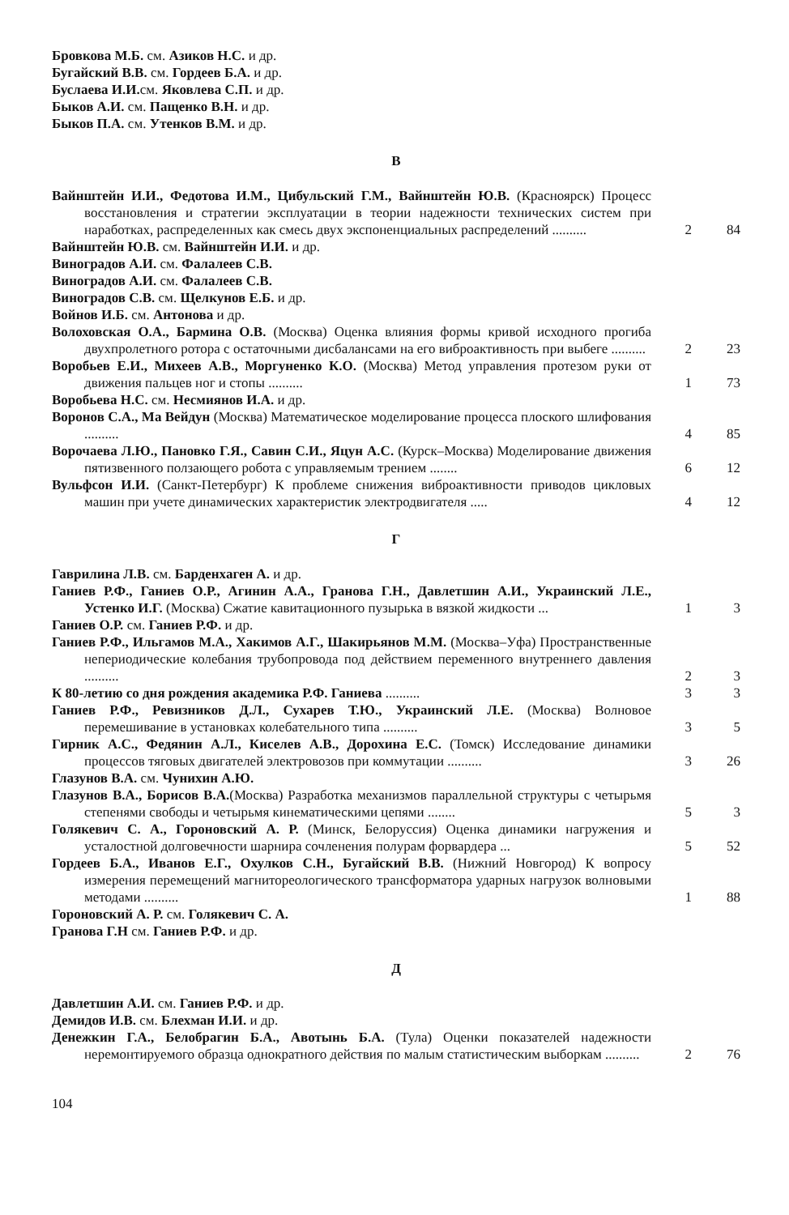Бровкова М.Б. см. Азиков Н.С. и др.
Бугайский В.В. см. Гордеев Б.А. и др.
Буслаева И.И. см. Яковлева С.П. и др.
Быков А.И. см. Пащенко В.Н. и др.
Быков П.А. см. Утенков В.М. и др.
В
Вайнштейн И.И., Федотова И.М., Цибульский Г.М., Вайнштейн Ю.В. (Красноярск) Процесс восстановления и стратегии эксплуатации в теории надежности технических систем при наработках, распределенных как смесь двух экспоненциальных распределений ..........
2 84
Вайнштейн Ю.В. см. Вайнштейн И.И. и др.
Виноградов А.И. см. Фалалеев С.В.
Виноградов А.И. см. Фалалеев С.В.
Виноградов С.В. см. Щелкунов Е.Б. и др.
Войнов И.Б. см. Антонова и др.
Волоховская О.А., Бармина О.В. (Москва) Оценка влияния формы кривой исходного прогиба двухпролетного ротора с остаточными дисбалансами на его виброактивность при выбеге ..........
2 23
Воробьев Е.И., Михеев А.В., Моргуненко К.О. (Москва) Метод управления протезом руки от движения пальцев ног и стопы ..........
1 73
Воробьева Н.С. см. Несмиянов И.А. и др.
Воронов С.А., Ма Вейдун (Москва) Математическое моделирование процесса плоского шлифования ..........
4 85
Ворочаева Л.Ю., Пановко Г.Я., Савин С.И., Яцун А.С. (Курск–Москва) Моделирование движения пятизвенного ползающего робота с управляемым трением ........
6 12
Вульфсон И.И. (Санкт-Петербург) К проблеме снижения виброактивности приводов цикловых машин при учете динамических характеристик электродвигателя .....
4 12
Г
Гаврилина Л.В. см. Барденхаген А. и др.
Ганиев Р.Ф., Ганиев О.Р., Агинин А.А., Гранова Г.Н., Давлетшин А.И., Украинский Л.Е., Устенко И.Г. (Москва) Сжатие кавитационного пузырька в вязкой жидкости ...
1 3
Ганиев О.Р. см. Ганиев Р.Ф. и др.
Ганиев Р.Ф., Ильгамов М.А., Хакимов А.Г., Шакирьянов М.М. (Москва–Уфа) Пространственные непериодические колебания трубопровода под действием переменного внутреннего давления ..........
2 3
К 80-летию со дня рождения академика Р.Ф. Ганиева ..........
3 3
Ганиев Р.Ф., Ревизников Д.Л., Сухарев Т.Ю., Украинский Л.Е. (Москва) Волновое перемешивание в установках колебательного типа ..........
3 5
Гирник А.С., Федянин А.Л., Киселев А.В., Дорохина Е.С. (Томск) Исследование динамики процессов тяговых двигателей электровозов при коммутации ..........
3 26
Глазунов В.А. см. Чунихин А.Ю.
Глазунов В.А., Борисов В.А.(Москва) Разработка механизмов параллельной структуры с четырьмя степенями свободы и четырьмя кинематическими цепями ........
5 3
Голякевич С. А., Гороновский А. Р. (Минск, Белоруссия) Оценка динамики нагружения и усталостной долговечности шарнира сочленения полурам форвардера ...
5 52
Гордеев Б.А., Иванов Е.Г., Охулков С.Н., Бугайский В.В. (Нижний Новгород) К вопросу измерения перемещений магнитореологического трансформатора ударных нагрузок волновыми методами ..........
1 88
Гороновский А. Р. см. Голякевич С. А.
Гранова Г.Н см. Ганиев Р.Ф. и др.
Д
Давлетшин А.И. см. Ганиев Р.Ф. и др.
Демидов И.В. см. Блехман И.И. и др.
Денежкин Г.А., Белобрагин Б.А., Авотынь Б.А. (Тула) Оценки показателей надежности неремонтируемого образца однократного действия по малым статистическим выборкам ..........
2 76
104